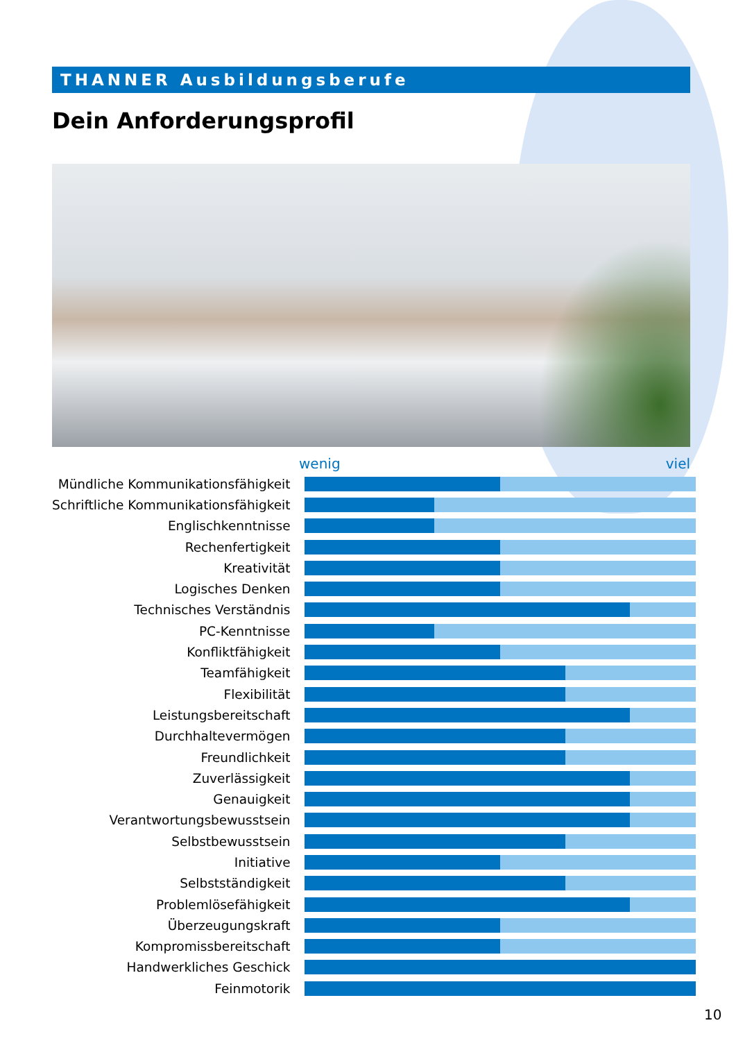THANNER Ausbildungsberufe
Dein Anforderungsprofil
wenig viel
| Mündliche Kommunikationsfähigkeit | |
| Schriftliche Kommunikationsfähigkeit | |
| Englischkenntnisse | |
| Rechenfertigkeit | |
| Kreativität | |
| Logisches Denken | |
| Technisches Verständnis | |
| PC-Kenntnisse | |
| Konfliktfähigkeit | |
| Teamfähigkeit | |
| Flexibilität | |
| Leistungsbereitschaft | |
| Durchhaltevermögen | |
| Freundlichkeit | |
| Zuverlässigkeit | |
| Genauigkeit | |
| Verantwortungsbewusstsein | |
| Selbstbewusstsein | |
| Initiative | |
| Selbstständigkeit | |
| Problemlösefähigkeit | |
| Überzeugungskraft | |
| Kompromissbereitschaft | |
| Handwerkliches Geschick | |
| Feinmotorik | |
10